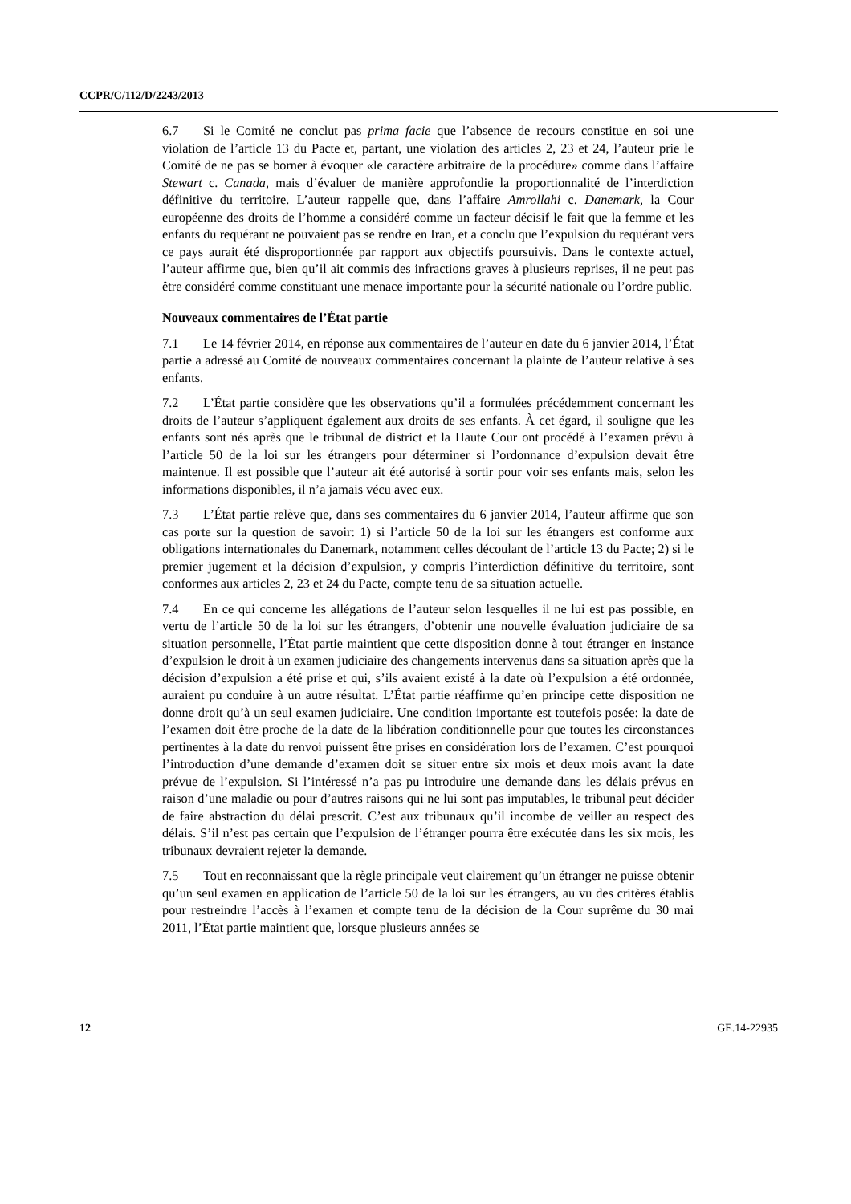CCPR/C/112/D/2243/2013
6.7 Si le Comité ne conclut pas prima facie que l’absence de recours constitue en soi une violation de l’article 13 du Pacte et, partant, une violation des articles 2, 23 et 24, l’auteur prie le Comité de ne pas se borner à évoquer «le caractère arbitraire de la procédure» comme dans l’affaire Stewart c. Canada, mais d’évaluer de manière approfondie la proportionnalité de l’interdiction définitive du territoire. L’auteur rappelle que, dans l’affaire Amrollahi c. Danemark, la Cour européenne des droits de l’homme a considéré comme un facteur décisif le fait que la femme et les enfants du requérant ne pouvaient pas se rendre en Iran, et a conclu que l’expulsion du requérant vers ce pays aurait été disproportionnée par rapport aux objectifs poursuivis. Dans le contexte actuel, l’auteur affirme que, bien qu’il ait commis des infractions graves à plusieurs reprises, il ne peut pas être considéré comme constituant une menace importante pour la sécurité nationale ou l’ordre public.
Nouveaux commentaires de l’État partie
7.1 Le 14 février 2014, en réponse aux commentaires de l’auteur en date du 6 janvier 2014, l’État partie a adressé au Comité de nouveaux commentaires concernant la plainte de l’auteur relative à ses enfants.
7.2 L’État partie considère que les observations qu’il a formulées précédemment concernant les droits de l’auteur s’appliquent également aux droits de ses enfants. À cet égard, il souligne que les enfants sont nés après que le tribunal de district et la Haute Cour ont procédé à l’examen prévu à l’article 50 de la loi sur les étrangers pour déterminer si l’ordonnance d’expulsion devait être maintenue. Il est possible que l’auteur ait été autorisé à sortir pour voir ses enfants mais, selon les informations disponibles, il n’a jamais vécu avec eux.
7.3 L’État partie relève que, dans ses commentaires du 6 janvier 2014, l’auteur affirme que son cas porte sur la question de savoir: 1) si l’article 50 de la loi sur les étrangers est conforme aux obligations internationales du Danemark, notamment celles découlant de l’article 13 du Pacte; 2) si le premier jugement et la décision d’expulsion, y compris l’interdiction définitive du territoire, sont conformes aux articles 2, 23 et 24 du Pacte, compte tenu de sa situation actuelle.
7.4 En ce qui concerne les allégations de l’auteur selon lesquelles il ne lui est pas possible, en vertu de l’article 50 de la loi sur les étrangers, d’obtenir une nouvelle évaluation judiciaire de sa situation personnelle, l’État partie maintient que cette disposition donne à tout étranger en instance d’expulsion le droit à un examen judiciaire des changements intervenus dans sa situation après que la décision d’expulsion a été prise et qui, s’ils avaient existé à la date où l’expulsion a été ordonnée, auraient pu conduire à un autre résultat. L’État partie réaffirme qu’en principe cette disposition ne donne droit qu’à un seul examen judiciaire. Une condition importante est toutefois posée: la date de l’examen doit être proche de la date de la libération conditionnelle pour que toutes les circonstances pertinentes à la date du renvoi puissent être prises en considération lors de l’examen. C’est pourquoi l’introduction d’une demande d’examen doit se situer entre six mois et deux mois avant la date prévue de l’expulsion. Si l’intéressé n’a pas pu introduire une demande dans les délais prévus en raison d’une maladie ou pour d’autres raisons qui ne lui sont pas imputables, le tribunal peut décider de faire abstraction du délai prescrit. C’est aux tribunaux qu’il incombe de veiller au respect des délais. S’il n’est pas certain que l’expulsion de l’étranger pourra être exécutée dans les six mois, les tribunaux devraient rejeter la demande.
7.5 Tout en reconnaissant que la règle principale veut clairement qu’un étranger ne puisse obtenir qu’un seul examen en application de l’article 50 de la loi sur les étrangers, au vu des critères établis pour restreindre l’accès à l’examen et compte tenu de la décision de la Cour suprême du 30 mai 2011, l’État partie maintient que, lorsque plusieurs années se
12 GE.14-22935